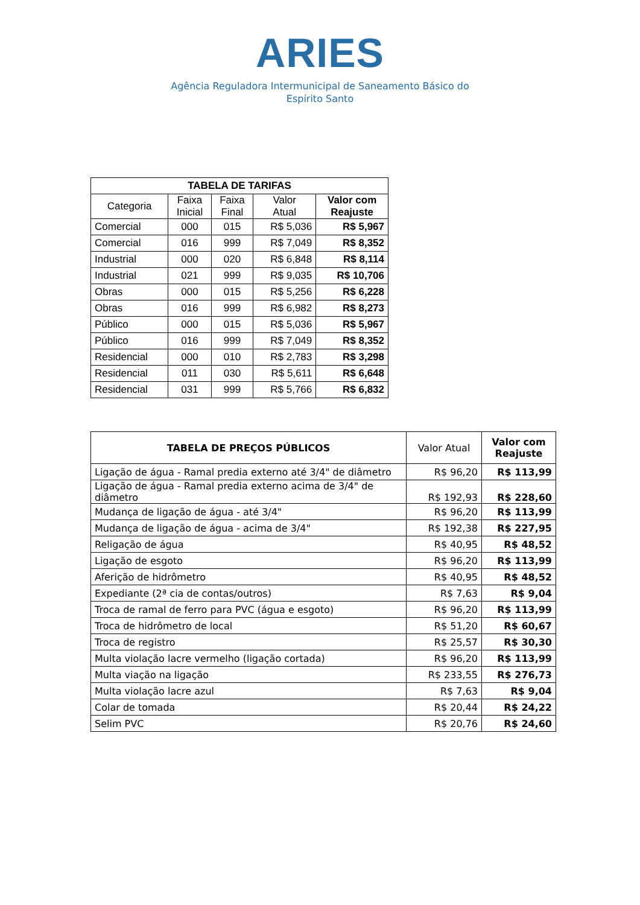ARIES
Agência Reguladora Intermunicipal de Saneamento Básico do
Espírito Santo
| TABELA DE TARIFAS | | | | |
| --- | --- | --- | --- | --- |
| Categoria | Faixa Inicial | Faixa Final | Valor Atual | Valor com Reajuste |
| Comercial | 000 | 015 | R$ 5,036 | R$ 5,967 |
| Comercial | 016 | 999 | R$ 7,049 | R$ 8,352 |
| Industrial | 000 | 020 | R$ 6,848 | R$ 8,114 |
| Industrial | 021 | 999 | R$ 9,035 | R$ 10,706 |
| Obras | 000 | 015 | R$ 5,256 | R$ 6,228 |
| Obras | 016 | 999 | R$ 6,982 | R$ 8,273 |
| Público | 000 | 015 | R$ 5,036 | R$ 5,967 |
| Público | 016 | 999 | R$ 7,049 | R$ 8,352 |
| Residencial | 000 | 010 | R$ 2,783 | R$ 3,298 |
| Residencial | 011 | 030 | R$ 5,611 | R$ 6,648 |
| Residencial | 031 | 999 | R$ 5,766 | R$ 6,832 |
| TABELA DE PREÇOS PÚBLICOS | Valor Atual | Valor com Reajuste |
| --- | --- | --- |
| Ligação de água - Ramal predia externo até 3/4" de diâmetro | R$ 96,20 | R$ 113,99 |
| Ligação de água - Ramal predia externo acima de 3/4" de diâmetro | R$ 192,93 | R$ 228,60 |
| Mudança de ligação de água - até 3/4" | R$ 96,20 | R$ 113,99 |
| Mudança de ligação de água - acima de 3/4" | R$ 192,38 | R$ 227,95 |
| Religação de água | R$ 40,95 | R$ 48,52 |
| Ligação de esgoto | R$ 96,20 | R$ 113,99 |
| Aferição de hidrômetro | R$ 40,95 | R$ 48,52 |
| Expediante (2ª cia de contas/outros) | R$ 7,63 | R$ 9,04 |
| Troca de ramal de ferro para PVC (água e esgoto) | R$ 96,20 | R$ 113,99 |
| Troca de hidrômetro de local | R$ 51,20 | R$ 60,67 |
| Troca de registro | R$ 25,57 | R$ 30,30 |
| Multa violação lacre vermelho (ligação cortada) | R$ 96,20 | R$ 113,99 |
| Multa viação na ligação | R$ 233,55 | R$ 276,73 |
| Multa violação lacre azul | R$ 7,63 | R$ 9,04 |
| Colar de tomada | R$ 20,44 | R$ 24,22 |
| Selim PVC | R$ 20,76 | R$ 24,60 |